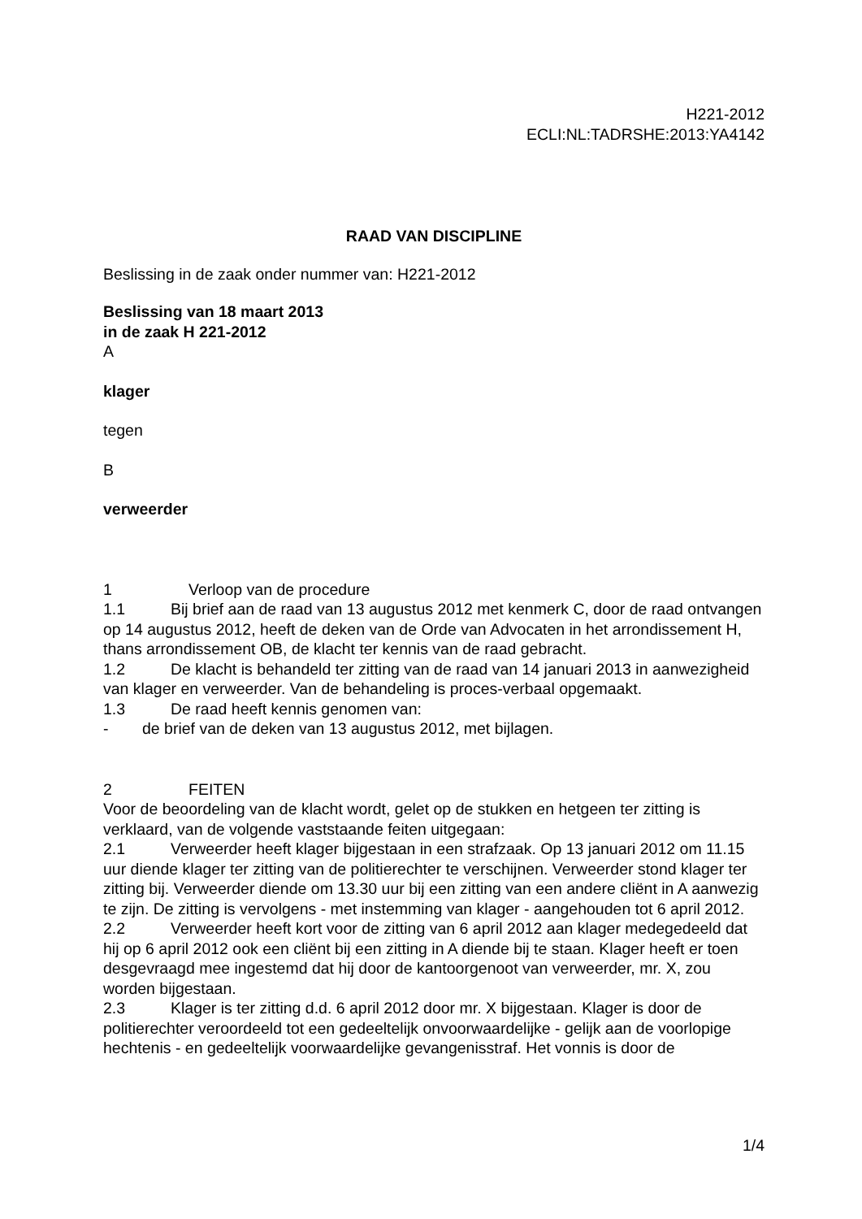H221-2012
ECLI:NL:TADRSHE:2013:YA4142
RAAD VAN DISCIPLINE
Beslissing in de zaak onder nummer van: H221-2012
Beslissing van 18 maart 2013
in de zaak H 221-2012
A
klager
tegen
B
verweerder
1 Verloop van de procedure
1.1 Bij brief aan de raad van 13 augustus 2012 met kenmerk C, door de raad ontvangen op 14 augustus 2012, heeft de deken van de Orde van Advocaten in het arrondissement H, thans arrondissement OB, de klacht ter kennis van de raad gebracht.
1.2 De klacht is behandeld ter zitting van de raad van 14 januari 2013 in aanwezigheid van klager en verweerder. Van de behandeling is proces-verbaal opgemaakt.
1.3 De raad heeft kennis genomen van:
- de brief van de deken van 13 augustus 2012, met bijlagen.
2 FEITEN
Voor de beoordeling van de klacht wordt, gelet op de stukken en hetgeen ter zitting is verklaard, van de volgende vaststaande feiten uitgegaan:
2.1 Verweerder heeft klager bijgestaan in een strafzaak. Op 13 januari 2012 om 11.15 uur diende klager ter zitting van de politierechter te verschijnen. Verweerder stond klager ter zitting bij. Verweerder diende om 13.30 uur bij een zitting van een andere cliënt in A aanwezig te zijn. De zitting is vervolgens - met instemming van klager - aangehouden tot 6 april 2012.
2.2 Verweerder heeft kort voor de zitting van 6 april 2012 aan klager medegedeeld dat hij op 6 april 2012 ook een cliënt bij een zitting in A diende bij te staan. Klager heeft er toen desgevraagd mee ingestemd dat hij door de kantoorgenoot van verweerder, mr. X, zou worden bijgestaan.
2.3 Klager is ter zitting d.d. 6 april 2012 door mr. X bijgestaan. Klager is door de politierechter veroordeeld tot een gedeeltelijk onvoorwaardelijke - gelijk aan de voorlopige hechtenis - en gedeeltelijk voorwaardelijke gevangenisstraf. Het vonnis is door de
1/4